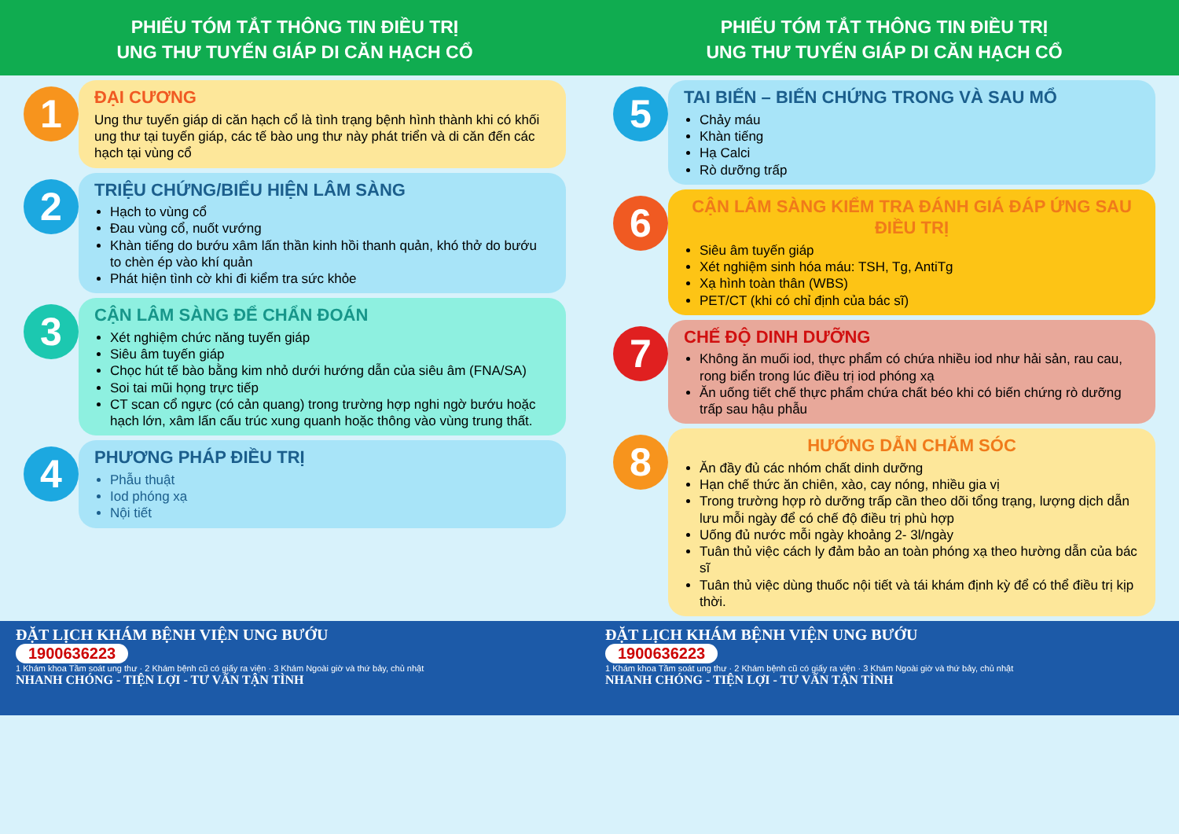PHIẾU TÓM TẮT THÔNG TIN ĐIỀU TRỊ
UNG THƯ TUYẾN GIÁP DI CĂN HẠCH CỔ
1
ĐẠI CƯƠNG
Ung thư tuyến giáp di căn hạch cổ là tình trạng bệnh hình thành khi có khối ung thư tại tuyến giáp, các tế bào ung thư này phát triển và di căn đến các hạch tại vùng cổ
2
TRIỆU CHỨNG/BIỂU HIỆN LÂM SÀNG
Hạch to vùng cổ
Đau vùng cổ, nuốt vướng
Khàn tiếng do bướu xâm lấn thần kinh hồi thanh quản, khó thở do bướu to chèn ép vào khí quản
Phát hiện tình cờ khi đi kiểm tra sức khỏe
3
CẬN LÂM SÀNG ĐỂ CHẨN ĐOÁN
Xét nghiệm chức năng tuyến giáp
Siêu âm tuyến giáp
Chọc hút tế bào bằng kim nhỏ dưới hướng dẫn của siêu âm (FNA/SA)
Soi tai mũi họng trực tiếp
CT scan cổ ngực (có cản quang) trong trường hợp nghi ngờ bướu hoặc hạch lớn, xâm lấn cấu trúc xung quanh hoặc thông vào vùng trung thất.
4
PHƯƠNG PHÁP ĐIỀU TRỊ
Phẫu thuật
Iod phóng xạ
Nội tiết
PHIẾU TÓM TẮT THÔNG TIN ĐIỀU TRỊ
UNG THƯ TUYẾN GIÁP DI CĂN HẠCH CỔ
5
TAI BIẾN – BIẾN CHỨNG TRONG VÀ SAU MỔ
Chảy máu
Khàn tiếng
Hạ Calci
Rò dưỡng trấp
6
CẬN LÂM SÀNG KIỂM TRA ĐÁNH GIÁ ĐÁP ỨNG SAU ĐIỀU TRỊ
Siêu âm tuyến giáp
Xét nghiệm sinh hóa máu: TSH, Tg, AntiTg
Xạ hình toàn thân (WBS)
PET/CT (khi có chỉ định của bác sĩ)
7
CHẾ ĐỘ DINH DƯỠNG
Không ăn muối iod, thực phẩm có chứa nhiều iod như hải sản, rau cau, rong biển trong lúc điều trị iod phóng xạ
Ăn uống tiết chế thực phẩm chứa chất béo khi có biến chứng rò dưỡng trấp sau hậu phẫu
8
HƯỚNG DẪN CHĂM SÓC
Ăn đầy đủ các nhóm chất dinh dưỡng
Hạn chế thức ăn chiên, xào, cay nóng, nhiều gia vị
Trong trường hợp rò dưỡng trấp cần theo dõi tổng trạng, lượng dịch dẫn lưu mỗi ngày để có chế độ điều trị phù hợp
Uống đủ nước mỗi ngày khoảng 2- 3l/ngày
Tuân thủ việc cách ly đảm bảo an toàn phóng xạ theo hường dẫn của bác sĩ
Tuân thủ việc dùng thuốc nội tiết và tái khám định kỳ để có thể điều trị kịp thời.
ĐẶT LỊCH KHÁM BỆNH VIỆN UNG BƯỚU
1900636223
1 Khám khoa Tầm soát ung thư · 2 Khám bệnh cũ có giấy ra viện · 3 Khám Ngoài giờ và thứ bảy, chủ nhật
NHANH CHÓNG - TIỆN LỢI - TƯ VẤN TẬN TÌNH
ĐẶT LỊCH KHÁM BỆNH VIỆN UNG BƯỚU
1900636223
1 Khám khoa Tầm soát ung thư · 2 Khám bệnh cũ có giấy ra viện · 3 Khám Ngoài giờ và thứ bảy, chủ nhật
NHANH CHÓNG - TIỆN LỢI - TƯ VẤN TẬN TÌNH